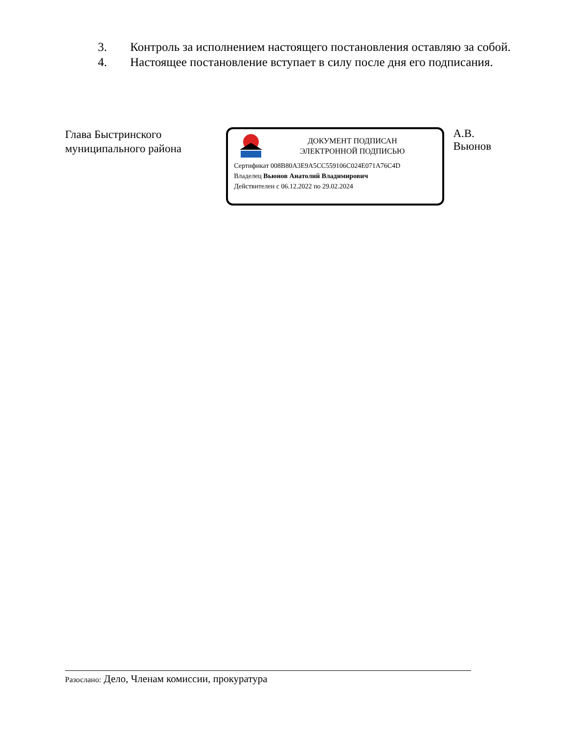3. Контроль за исполнением настоящего постановления оставляю за собой.
4. Настоящее постановление вступает в силу после дня его подписания.
Глава Быстринского
муниципального района
ДОКУМЕНТ ПОДПИСАН
ЭЛЕКТРОННОЙ ПОДПИСЬЮ
Сертификат 008B80A3E9A5CC559106C024E071A76C4D
Владелец Вьюнов Анатолий Владимирович
Действителен с 06.12.2022 по 29.02.2024
А.В. Вьюнов
Разослано: Дело, Членам комиссии, прокуратура